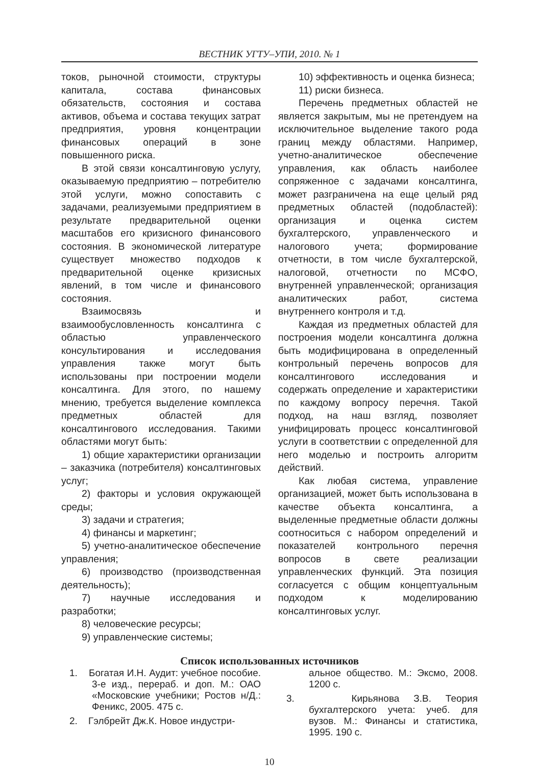ВЕСТНИК УГТУ–УПИ, 2010. № 1
токов, рыночной стоимости, структуры капитала, состава финансовых обязательств, состояния и состава активов, объема и состава текущих затрат предприятия, уровня концентрации финансовых операций в зоне повышенного риска.
В этой связи консалтинговую услугу, оказываемую предприятию – потребителю этой услуги, можно сопоставить с задачами, реализуемыми предприятием в результате предварительной оценки масштабов его кризисного финансового состояния. В экономической литературе существует множество подходов к предварительной оценке кризисных явлений, в том числе и финансового состояния.
Взаимосвязь и взаимообусловленность консалтинга с областью управленческого консультирования и исследования управления также могут быть использованы при построении модели консалтинга. Для этого, по нашему мнению, требуется выделение комплекса предметных областей для консалтингового исследования. Такими областями могут быть:
1) общие характеристики организации – заказчика (потребителя) консалтинговых услуг;
2) факторы и условия окружающей среды;
3) задачи и стратегия;
4) финансы и маркетинг;
5) учетно-аналитическое обеспечение управления;
6) производство (производственная деятельность);
7) научные исследования и разработки;
8) человеческие ресурсы;
9) управленческие системы;
10) эффективность и оценка бизнеса;
11) риски бизнеса.
Перечень предметных областей не является закрытым, мы не претендуем на исключительное выделение такого рода границ между областями. Например, учетно-аналитическое обеспечение управления, как область наиболее сопряженное с задачами консалтинга, может разграничена на еще целый ряд предметных областей (подобластей): организация и оценка систем бухгалтерского, управленческого и налогового учета; формирование отчетности, в том числе бухгалтерской, налоговой, отчетности по МСФО, внутренней управленческой; организация аналитических работ, система внутреннего контроля и т.д.
Каждая из предметных областей для построения модели консалтинга должна быть модифицирована в определенный контрольный перечень вопросов для консалтингового исследования и содержать определение и характеристики по каждому вопросу перечня. Такой подход, на наш взгляд, позволяет унифицировать процесс консалтинговой услуги в соответствии с определенной для него моделью и построить алгоритм действий.
Как любая система, управление организацией, может быть использована в качестве объекта консалтинга, а выделенные предметные области должны соотноситься с набором определений и показателей контрольного перечня вопросов в свете реализации управленческих функций. Эта позиция согласуется с общим концептуальным подходом к моделированию консалтинговых услуг.
Список использованных источников
1. Богатая И.Н. Аудит: учебное пособие. 3-е изд., перераб. и доп. М.: ОАО «Московские учебники; Ростов н/Д.: Феникс, 2005. 475 с.
2. Гэлбрейт Дж.К. Новое индустри-
альное общество. М.: Эксмо, 2008. 1200 с.
3. Кирьянова З.В. Теория бухгалтерского учета: учеб. для вузов. М.: Финансы и статистика, 1995. 190 с.
10